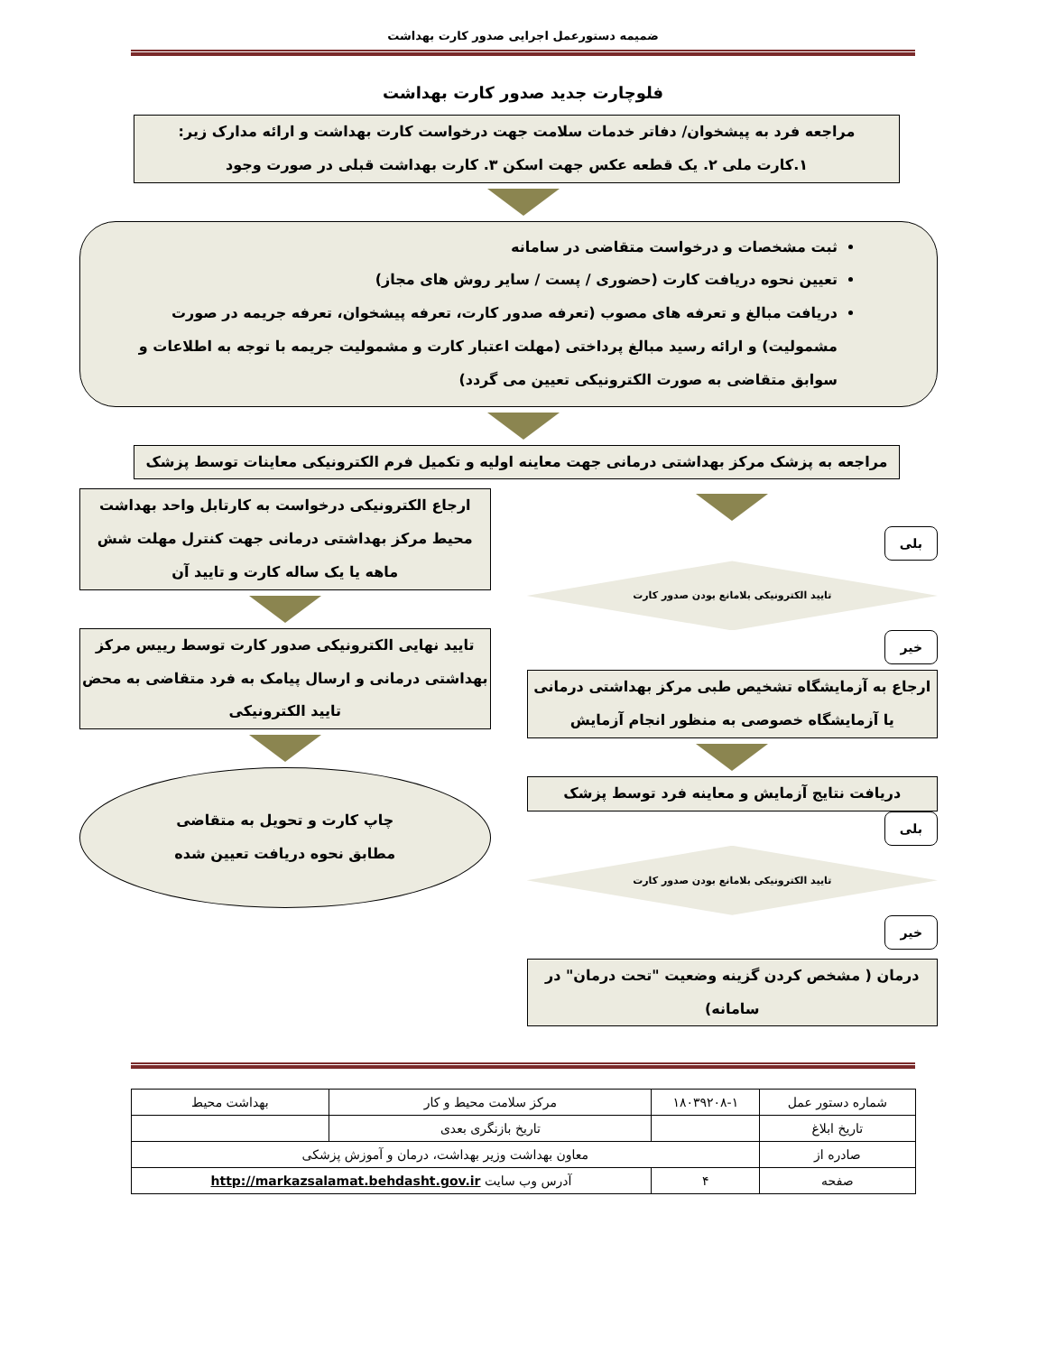ضمیمه دستورعمل اجرایی صدور کارت بهداشت
فلوچارت جدید صدور کارت بهداشت
مراجعه فرد به پیشخوان/ دفاتر خدمات سلامت جهت درخواست کارت بهداشت و ارائه مدارک زیر:
۱.کارت ملی ۲. یک قطعه عکس جهت اسکن ۳. کارت بهداشت قبلی در صورت وجود
ثبت مشخصات و درخواست متقاضی در سامانه
تعیین نحوه دریافت کارت (حضوری / پست / سایر روش های مجاز)
دریافت مبالغ و تعرفه های مصوب (تعرفه صدور کارت، تعرفه پیشخوان، تعرفه جریمه در صورت مشمولیت) و ارائه رسید مبالغ پرداختی (مهلت اعتبار کارت و مشمولیت جریمه با توجه به اطلاعات و سوابق متقاضی به صورت الکترونیکی تعیین می گردد)
مراجعه به پزشک مرکز بهداشتی درمانی جهت معاینه اولیه و تکمیل فرم الکترونیکی معاینات توسط پزشک
بلی
تایید الکترونیکی بلامانع بودن صدور کارت
خیر
ارجاع به آزمایشگاه تشخیص طبی مرکز بهداشتی درمانی یا آزمایشگاه خصوصی به منظور انجام آزمایش
دریافت نتایج آزمایش و معاینه فرد توسط پزشک
بلی
تایید الکترونیکی بلامانع بودن صدور کارت
خیر
درمان ( مشخص کردن گزینه وضعیت "تحت درمان" در سامانه)
ارجاع الکترونیکی درخواست به کارتابل واحد بهداشت محیط مرکز بهداشتی درمانی جهت کنترل مهلت شش ماهه یا یک ساله کارت و تایید آن
تایید نهایی الکترونیکی صدور کارت توسط رییس مرکز بهداشتی درمانی و ارسال پیامک به فرد متقاضی به محض تایید الکترونیکی
چاپ کارت و تحویل به متقاضی
مطابق نحوه دریافت تعیین شده
| شماره دستور عمل | ۱۸۰۳۹۲۰۸-۱ | مرکز سلامت محیط و کار | بهداشت محیط |
| تاریخ ابلاغ | | تاریخ بازنگری بعدی | |
| صادره از | معاون بهداشت وزیر بهداشت، درمان و آموزش پزشکی | | |
| صفحه | ۴ | آدرس وب سایت http://markazsalamat.behdasht.gov.ir | |